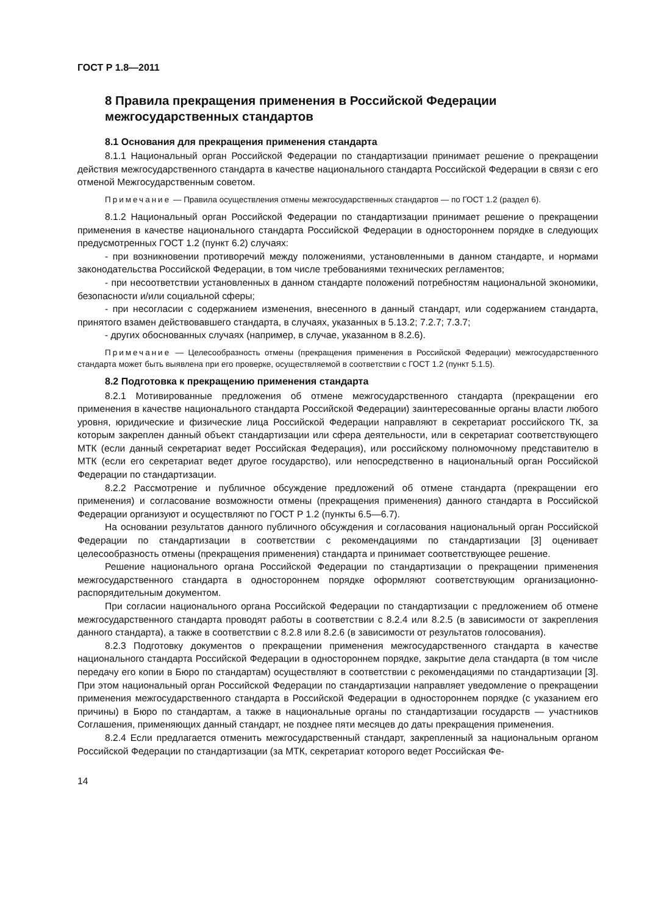ГОСТ Р 1.8—2011
8 Правила прекращения применения в Российской Федерации межгосударственных стандартов
8.1 Основания для прекращения применения стандарта
8.1.1 Национальный орган Российской Федерации по стандартизации принимает решение о прекращении действия межгосударственного стандарта в качестве национального стандарта Российской Федерации в связи с его отменой Межгосударственным советом.
Примечание — Правила осуществления отмены межгосударственных стандартов — по ГОСТ 1.2 (раздел 6).
8.1.2 Национальный орган Российской Федерации по стандартизации принимает решение о прекращении применения в качестве национального стандарта Российской Федерации в одностороннем порядке в следующих предусмотренных ГОСТ 1.2 (пункт 6.2) случаях:
- при возникновении противоречий между положениями, установленными в данном стандарте, и нормами законодательства Российской Федерации, в том числе требованиями технических регламентов;
- при несоответствии установленных в данном стандарте положений потребностям национальной экономики, безопасности и/или социальной сферы;
- при несогласии с содержанием изменения, внесенного в данный стандарт, или содержанием стандарта, принятого взамен действовавшего стандарта, в случаях, указанных в 5.13.2; 7.2.7; 7.3.7;
- других обоснованных случаях (например, в случае, указанном в 8.2.6).
Примечание — Целесообразность отмены (прекращения применения в Российской Федерации) межгосударственного стандарта может быть выявлена при его проверке, осуществляемой в соответствии с ГОСТ 1.2 (пункт 5.1.5).
8.2 Подготовка к прекращению применения стандарта
8.2.1 Мотивированные предложения об отмене межгосударственного стандарта (прекращении его применения в качестве национального стандарта Российской Федерации) заинтересованные органы власти любого уровня, юридические и физические лица Российской Федерации направляют в секретариат российского ТК, за которым закреплен данный объект стандартизации или сфера деятельности, или в секретариат соответствующего МТК (если данный секретариат ведет Российская Федерация), или российскому полномочному представителю в МТК (если его секретариат ведет другое государство), или непосредственно в национальный орган Российской Федерации по стандартизации.
8.2.2 Рассмотрение и публичное обсуждение предложений об отмене стандарта (прекращении его применения) и согласование возможности отмены (прекращения применения) данного стандарта в Российской Федерации организуют и осуществляют по ГОСТ Р 1.2 (пункты 6.5—6.7).
На основании результатов данного публичного обсуждения и согласования национальный орган Российской Федерации по стандартизации в соответствии с рекомендациями по стандартизации [3] оценивает целесообразность отмены (прекращения применения) стандарта и принимает соответствующее решение.
Решение национального органа Российской Федерации по стандартизации о прекращении применения межгосударственного стандарта в одностороннем порядке оформляют соответствующим организационно-распорядительным документом.
При согласии национального органа Российской Федерации по стандартизации с предложением об отмене межгосударственного стандарта проводят работы в соответствии с 8.2.4 или 8.2.5 (в зависимости от закрепления данного стандарта), а также в соответствии с 8.2.8 или 8.2.6 (в зависимости от результатов голосования).
8.2.3 Подготовку документов о прекращении применения межгосударственного стандарта в качестве национального стандарта Российской Федерации в одностороннем порядке, закрытие дела стандарта (в том числе передачу его копии в Бюро по стандартам) осуществляют в соответствии с рекомендациями по стандартизации [3]. При этом национальный орган Российской Федерации по стандартизации направляет уведомление о прекращении применения межгосударственного стандарта в Российской Федерации в одностороннем порядке (с указанием его причины) в Бюро по стандартам, а также в национальные органы по стандартизации государств — участников Соглашения, применяющих данный стандарт, не позднее пяти месяцев до даты прекращения применения.
8.2.4 Если предлагается отменить межгосударственный стандарт, закрепленный за национальным органом Российской Федерации по стандартизации (за МТК, секретариат которого ведет Российская Фе-
14